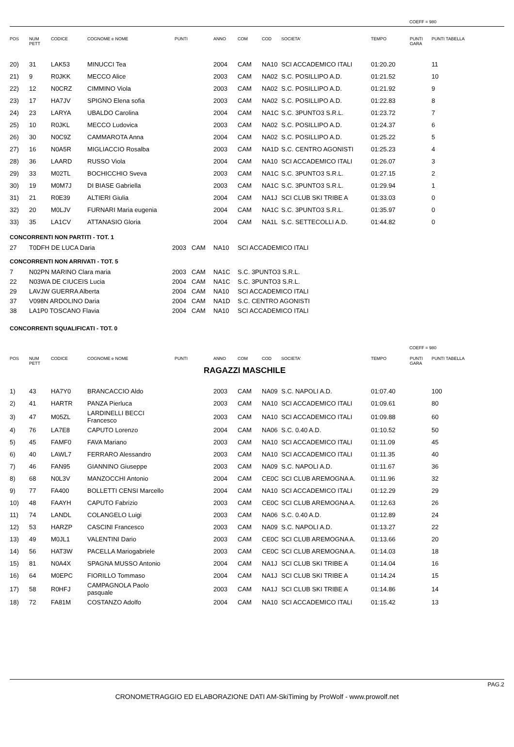COEFF = 980
| POS | NUM PETT | CODICE | COGNOME e NOME | PUNTI | ANNO | COM | COD | SOCIETA' | TEMPO | PUNTI GARA | PUNTI TABELLA |
| --- | --- | --- | --- | --- | --- | --- | --- | --- | --- | --- | --- |
| 20) | 31 | LAK53 | MINUCCI Tea | | 2004 | CAM | NA10 | SCI ACCADEMICO ITALI | 01:20.20 | | 11 |
| 21) | 9 | R0JKK | MECCO Alice | | 2003 | CAM | NA02 | S.C. POSILLIPO A.D. | 01:21.52 | | 10 |
| 22) | 12 | N0CRZ | CIMMINO Viola | | 2003 | CAM | NA02 | S.C. POSILLIPO A.D. | 01:21.92 | | 9 |
| 23) | 17 | HA7JV | SPIGNO Elena sofia | | 2003 | CAM | NA02 | S.C. POSILLIPO A.D. | 01:22.83 | | 8 |
| 24) | 23 | LARYA | UBALDO Carolina | | 2004 | CAM | NA1C | S.C. 3PUNTO3 S.R.L. | 01:23.72 | | 7 |
| 25) | 10 | R0JKL | MECCO Ludovica | | 2003 | CAM | NA02 | S.C. POSILLIPO A.D. | 01:24.37 | | 6 |
| 26) | 30 | N0C9Z | CAMMAROTA Anna | | 2004 | CAM | NA02 | S.C. POSILLIPO A.D. | 01:25.22 | | 5 |
| 27) | 16 | N0A5R | MIGLIACCIO Rosalba | | 2003 | CAM | NA1D | S.C. CENTRO AGONISTI | 01:25.23 | | 4 |
| 28) | 36 | LAARD | RUSSO Viola | | 2004 | CAM | NA10 | SCI ACCADEMICO ITALI | 01:26.07 | | 3 |
| 29) | 33 | M02TL | BOCHICCHIO Sveva | | 2003 | CAM | NA1C | S.C. 3PUNTO3 S.R.L. | 01:27.15 | | 2 |
| 30) | 19 | M0M7J | DI BIASE Gabriella | | 2003 | CAM | NA1C | S.C. 3PUNTO3 S.R.L. | 01:29.94 | | 1 |
| 31) | 21 | R0E39 | ALTIERI Giulia | | 2004 | CAM | NA1J | SCI CLUB SKI TRIBE A | 01:33.03 | | 0 |
| 32) | 20 | M0LJV | FURNARI Maria eugenia | | 2004 | CAM | NA1C | S.C. 3PUNTO3 S.R.L. | 01:35.97 | | 0 |
| 33) | 35 | LA1CV | ATTANASIO Gloria | | 2004 | CAM | NA1L | S.C. SETTECOLLI A.D. | 01:44.82 | | 0 |
CONCORRENTI NON PARTITI - TOT. 1
| 27 | T0DFH DE LUCA Daria | 2003 | CAM | NA10 | SCI ACCADEMICO ITALI |
CONCORRENTI NON ARRIVATI - TOT. 5
| 7 | N02PN MARINO Clara maria | 2003 | CAM | NA1C | S.C. 3PUNTO3 S.R.L. |
| 22 | N03WA DE CIUCEIS Lucia | 2004 | CAM | NA1C | S.C. 3PUNTO3 S.R.L. |
| 29 | LAVJW GUERRA Alberta | 2004 | CAM | NA10 | SCI ACCADEMICO ITALI |
| 37 | V098N ARDOLINO Daria | 2004 | CAM | NA1D | S.C. CENTRO AGONISTI |
| 38 | LA1P0 TOSCANO Flavia | 2004 | CAM | NA10 | SCI ACCADEMICO ITALI |
CONCORRENTI SQUALIFICATI - TOT. 0
COEFF = 980
| POS | NUM PETT | CODICE | COGNOME e NOME | PUNTI | ANNO | COM | COD | SOCIETA' | TEMPO | PUNTI GARA | PUNTI TABELLA |
| --- | --- | --- | --- | --- | --- | --- | --- | --- | --- | --- | --- |
| | | | | RAGAZZI MASCHILE | | | | | | | |
| 1) | 43 | HA7Y0 | BRANCACCIO Aldo | | 2003 | CAM | NA09 | S.C. NAPOLI A.D. | 01:07.40 | | 100 |
| 2) | 41 | HARTR | PANZA Pierluca | | 2003 | CAM | NA10 | SCI ACCADEMICO ITALI | 01:09.61 | | 80 |
| 3) | 47 | M05ZL | LARDINELLI BECCI Francesco | | 2003 | CAM | NA10 | SCI ACCADEMICO ITALI | 01:09.88 | | 60 |
| 4) | 76 | LA7E8 | CAPUTO Lorenzo | | 2004 | CAM | NA06 | S.C. 0.40 A.D. | 01:10.52 | | 50 |
| 5) | 45 | FAMF0 | FAVA Mariano | | 2003 | CAM | NA10 | SCI ACCADEMICO ITALI | 01:11.09 | | 45 |
| 6) | 40 | LAWL7 | FERRARO Alessandro | | 2003 | CAM | NA10 | SCI ACCADEMICO ITALI | 01:11.35 | | 40 |
| 7) | 46 | FAN95 | GIANNINO Giuseppe | | 2003 | CAM | NA09 | S.C. NAPOLI A.D. | 01:11.67 | | 36 |
| 8) | 68 | N0L3V | MANZOCCHI Antonio | | 2004 | CAM | CE0C | SCI CLUB AREMOGNA A. | 01:11.96 | | 32 |
| 9) | 77 | FA400 | BOLLETTI CENSI Marcello | | 2004 | CAM | NA10 | SCI ACCADEMICO ITALI | 01:12.29 | | 29 |
| 10) | 48 | FAAYH | CAPUTO Fabrizio | | 2003 | CAM | CE0C | SCI CLUB AREMOGNA A. | 01:12.63 | | 26 |
| 11) | 74 | LANDL | COLANGELO Luigi | | 2003 | CAM | NA06 | S.C. 0.40 A.D. | 01:12.89 | | 24 |
| 12) | 53 | HARZP | CASCINI Francesco | | 2003 | CAM | NA09 | S.C. NAPOLI A.D. | 01:13.27 | | 22 |
| 13) | 49 | M0JL1 | VALENTINI Dario | | 2003 | CAM | CE0C | SCI CLUB AREMOGNA A. | 01:13.66 | | 20 |
| 14) | 56 | HAT3W | PACELLA Mariogabriele | | 2003 | CAM | CE0C | SCI CLUB AREMOGNA A. | 01:14.03 | | 18 |
| 15) | 81 | N0A4X | SPAGNA MUSSO Antonio | | 2004 | CAM | NA1J | SCI CLUB SKI TRIBE A | 01:14.04 | | 16 |
| 16) | 64 | M0EPC | FIORILLO Tommaso | | 2004 | CAM | NA1J | SCI CLUB SKI TRIBE A | 01:14.24 | | 15 |
| 17) | 58 | R0HFJ | CAMPAGNOLA Paolo pasquale | | 2003 | CAM | NA1J | SCI CLUB SKI TRIBE A | 01:14.86 | | 14 |
| 18) | 72 | FA81M | COSTANZO Adolfo | | 2004 | CAM | NA10 | SCI ACCADEMICO ITALI | 01:15.42 | | 13 |
PAG.2
CRONOMETRAGGIO ED ELABORAZIONE DATI AM-SkiTiming by ProWolf - www.prowolf.net